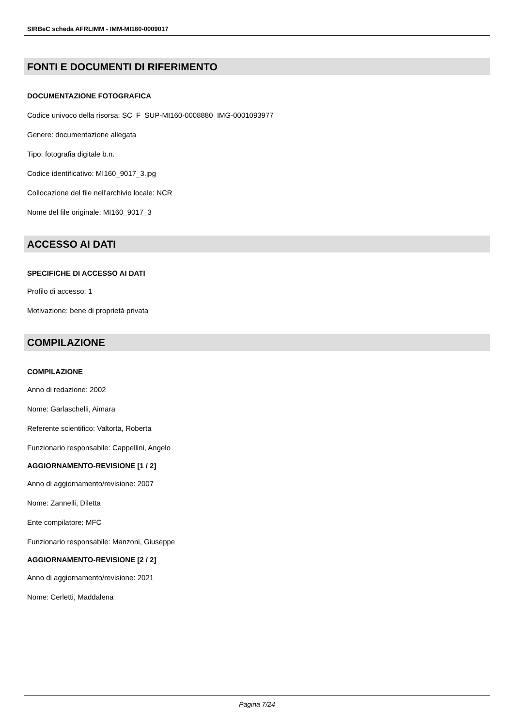SIRBeC scheda AFRLIMM - IMM-MI160-0009017
FONTI E DOCUMENTI DI RIFERIMENTO
DOCUMENTAZIONE FOTOGRAFICA
Codice univoco della risorsa: SC_F_SUP-MI160-0008880_IMG-0001093977
Genere: documentazione allegata
Tipo: fotografia digitale b.n.
Codice identificativo: MI160_9017_3.jpg
Collocazione del file nell'archivio locale: NCR
Nome del file originale: MI160_9017_3
ACCESSO AI DATI
SPECIFICHE DI ACCESSO AI DATI
Profilo di accesso: 1
Motivazione: bene di proprietà privata
COMPILAZIONE
COMPILAZIONE
Anno di redazione: 2002
Nome: Garlaschelli, Aimara
Referente scientifico: Valtorta, Roberta
Funzionario responsabile: Cappellini, Angelo
AGGIORNAMENTO-REVISIONE [1 / 2]
Anno di aggiornamento/revisione: 2007
Nome: Zannelli, Diletta
Ente compilatore: MFC
Funzionario responsabile: Manzoni, Giuseppe
AGGIORNAMENTO-REVISIONE [2 / 2]
Anno di aggiornamento/revisione: 2021
Nome: Cerletti, Maddalena
Pagina 7/24